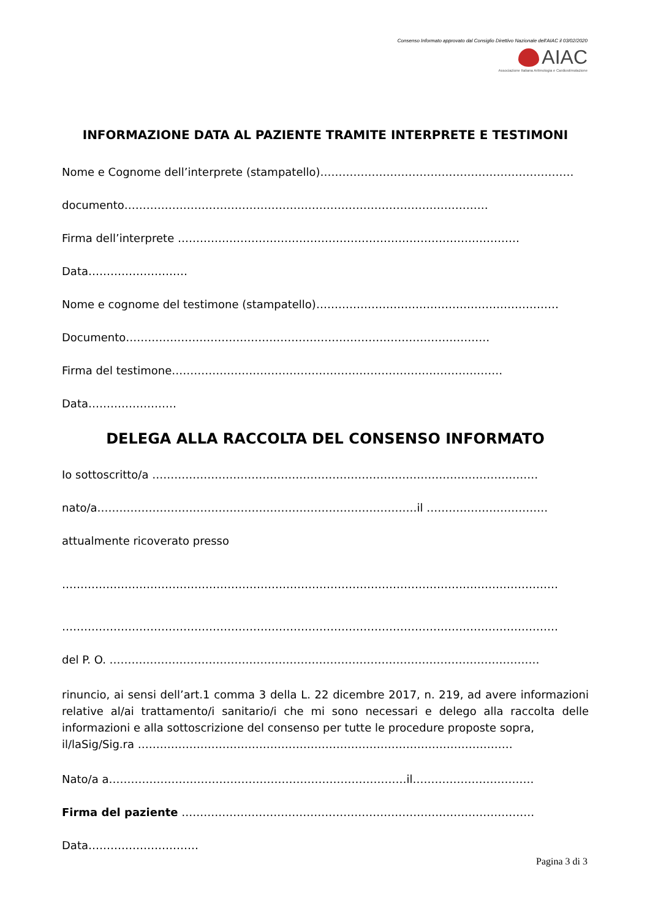Consenso Informato approvato dal Consiglio Direttivo Nazionale dell'AIAC il 03/02/2020
AIAC
Associazione Italiana Aritmologia e Cardiostimolazione
INFORMAZIONE DATA AL PAZIENTE TRAMITE INTERPRETE E TESTIMONI
Nome e Cognome dell’interprete (stampatello)……………………………………………………………
documento………………………………………………………………………………………
Firma dell’interprete …………………………………………………………………………………
Data………………………
Nome e cognome del testimone (stampatello)…………………………………………………………
Documento………………………………………………………………………………………
Firma del testimone………………………………………………………………………………
Data……………………
DELEGA ALLA RACCOLTA DEL CONSENSO INFORMATO
Io sottoscritto/a ……………………………………………………………………………………………
nato/a……………………………………………………………………………il ……………………………
attualmente ricoverato presso
………………………………………………………………………………………………………………………
………………………………………………………………………………………………………………………
del P. O. ………………………………………………………………………………………………………
rinuncio, ai sensi dell’art.1 comma 3 della L. 22 dicembre 2017, n. 219, ad avere informazioni relative al/ai trattamento/i sanitario/i che mi sono necessari e delego alla raccolta delle informazioni e alla sottoscrizione del consenso per tutte le procedure proposte sopra,
il/laSig/Sig.ra …………………………………………………………………………………………
Nato/a a………………………………………………………………………il……………………………
Firma del paziente ……………………………………………………………………………………
Data…………………………
Pagina 3 di 3